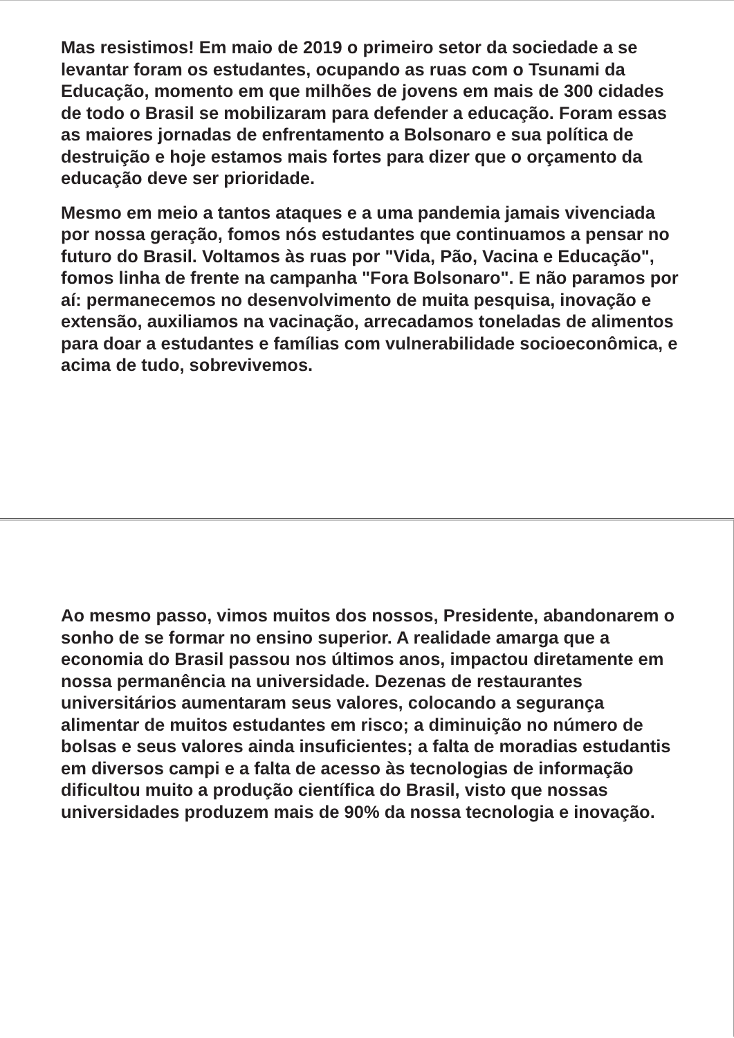Mas resistimos! Em maio de 2019 o primeiro setor da sociedade a se levantar foram os estudantes, ocupando as ruas com o Tsunami da Educação, momento em que milhões de jovens em mais de 300 cidades de todo o Brasil se mobilizaram para defender a educação. Foram essas as maiores jornadas de enfrentamento a Bolsonaro e sua política de destruição e hoje estamos mais fortes para dizer que o orçamento da educação deve ser prioridade.
Mesmo em meio a tantos ataques e a uma pandemia jamais vivenciada por nossa geração, fomos nós estudantes que continuamos a pensar no futuro do Brasil. Voltamos às ruas por "Vida, Pão, Vacina e Educação", fomos linha de frente na campanha "Fora Bolsonaro". E não paramos por aí: permanecemos no desenvolvimento de muita pesquisa, inovação e extensão, auxiliamos na vacinação, arrecadamos toneladas de alimentos para doar a estudantes e famílias com vulnerabilidade socioeconômica, e acima de tudo, sobrevivemos.
Ao mesmo passo, vimos muitos dos nossos, Presidente, abandonarem o sonho de se formar no ensino superior. A realidade amarga que a economia do Brasil passou nos últimos anos, impactou diretamente em nossa permanência na universidade. Dezenas de restaurantes universitários aumentaram seus valores, colocando a segurança alimentar de muitos estudantes em risco; a diminuição no número de bolsas e seus valores ainda insuficientes; a falta de moradias estudantis em diversos campi e a falta de acesso às tecnologias de informação dificultou muito a produção científica do Brasil, visto que nossas universidades produzem mais de 90% da nossa tecnologia e inovação.